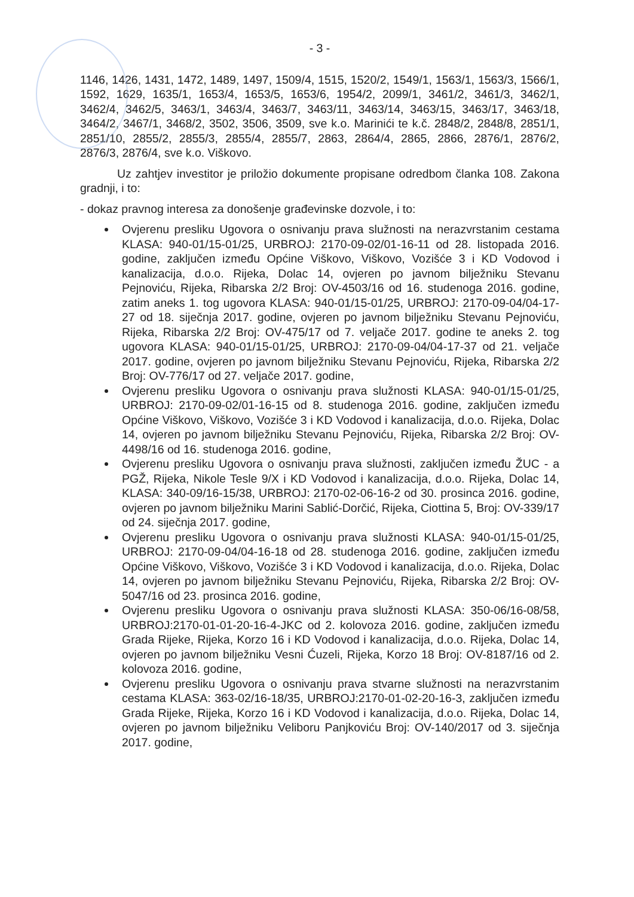- 3 -
1146, 1426, 1431, 1472, 1489, 1497, 1509/4, 1515, 1520/2, 1549/1, 1563/1, 1563/3, 1566/1, 1592, 1629, 1635/1, 1653/4, 1653/5, 1653/6, 1954/2, 2099/1, 3461/2, 3461/3, 3462/1, 3462/4, 3462/5, 3463/1, 3463/4, 3463/7, 3463/11, 3463/14, 3463/15, 3463/17, 3463/18, 3464/2, 3467/1, 3468/2, 3502, 3506, 3509, sve k.o. Marinići te k.č. 2848/2, 2848/8, 2851/1, 2851/10, 2855/2, 2855/3, 2855/4, 2855/7, 2863, 2864/4, 2865, 2866, 2876/1, 2876/2, 2876/3, 2876/4, sve k.o. Viškovo.
Uz zahtjev investitor je priložio dokumente propisane odredbom članka 108. Zakona gradnji, i to:
- dokaz pravnog interesa za donošenje građevinske dozvole, i to:
Ovjerenu presliku Ugovora o osnivanju prava služnosti na nerazvrstanim cestama KLASA: 940-01/15-01/25, URBROJ: 2170-09-02/01-16-11 od 28. listopada 2016. godine, zaključen između Općine Viškovo, Viškovo, Vozišće 3 i KD Vodovod i kanalizacija, d.o.o. Rijeka, Dolac 14, ovjeren po javnom bilježniku Stevanu Pejnoviću, Rijeka, Ribarska 2/2 Broj: OV-4503/16 od 16. studenoga 2016. godine, zatim aneks 1. tog ugovora KLASA: 940-01/15-01/25, URBROJ: 2170-09-04/04-17-27 od 18. siječnja 2017. godine, ovjeren po javnom bilježniku Stevanu Pejnoviću, Rijeka, Ribarska 2/2 Broj: OV-475/17 od 7. veljače 2017. godine te aneks 2. tog ugovora KLASA: 940-01/15-01/25, URBROJ: 2170-09-04/04-17-37 od 21. veljače 2017. godine, ovjeren po javnom bilježniku Stevanu Pejnoviću, Rijeka, Ribarska 2/2 Broj: OV-776/17 od 27. veljače 2017. godine,
Ovjerenu presliku Ugovora o osnivanju prava služnosti KLASA: 940-01/15-01/25, URBROJ: 2170-09-02/01-16-15 od 8. studenoga 2016. godine, zaključen između Općine Viškovo, Viškovo, Vozišće 3 i KD Vodovod i kanalizacija, d.o.o. Rijeka, Dolac 14, ovjeren po javnom bilježniku Stevanu Pejnoviću, Rijeka, Ribarska 2/2 Broj: OV-4498/16 od 16. studenoga 2016. godine,
Ovjerenu presliku Ugovora o osnivanju prava služnosti, zaključen između ŽUC - a PGŽ, Rijeka, Nikole Tesle 9/X i KD Vodovod i kanalizacija, d.o.o. Rijeka, Dolac 14, KLASA: 340-09/16-15/38, URBROJ: 2170-02-06-16-2 od 30. prosinca 2016. godine, ovjeren po javnom bilježniku Marini Sablić-Dorčić, Rijeka, Ciottina 5, Broj: OV-339/17 od 24. siječnja 2017. godine,
Ovjerenu presliku Ugovora o osnivanju prava služnosti KLASA: 940-01/15-01/25, URBROJ: 2170-09-04/04-16-18 od 28. studenoga 2016. godine, zaključen između Općine Viškovo, Viškovo, Vozišće 3 i KD Vodovod i kanalizacija, d.o.o. Rijeka, Dolac 14, ovjeren po javnom bilježniku Stevanu Pejnoviću, Rijeka, Ribarska 2/2 Broj: OV-5047/16 od 23. prosinca 2016. godine,
Ovjerenu presliku Ugovora o osnivanju prava služnosti KLASA: 350-06/16-08/58, URBROJ:2170-01-01-20-16-4-JKC od 2. kolovoza 2016. godine, zaključen između Grada Rijeke, Rijeka, Korzo 16 i KD Vodovod i kanalizacija, d.o.o. Rijeka, Dolac 14, ovjeren po javnom bilježniku Vesni Ćuzeli, Rijeka, Korzo 18 Broj: OV-8187/16 od 2. kolovoza 2016. godine,
Ovjerenu presliku Ugovora o osnivanju prava stvarne služnosti na nerazvrstanim cestama KLASA: 363-02/16-18/35, URBROJ:2170-01-02-20-16-3, zaključen između Grada Rijeke, Rijeka, Korzo 16 i KD Vodovod i kanalizacija, d.o.o. Rijeka, Dolac 14, ovjeren po javnom bilježniku Veliboru Panjkoviću Broj: OV-140/2017 od 3. siječnja 2017. godine,